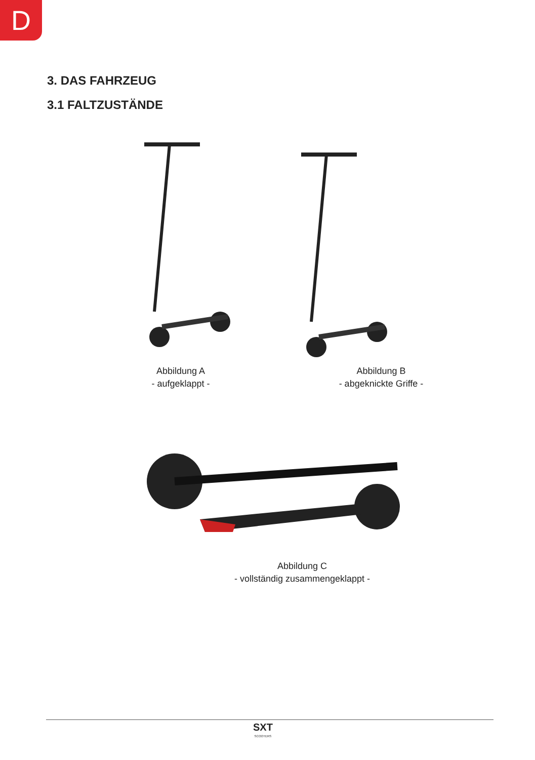D
3. DAS FAHRZEUG
3.1 FALTZUSTÄNDE
Abbildung A
- aufgeklappt -
Abbildung B
- abgeknickte Griffe -
Abbildung C
- vollständig zusammengeklappt -
SXT
SCOOTERS